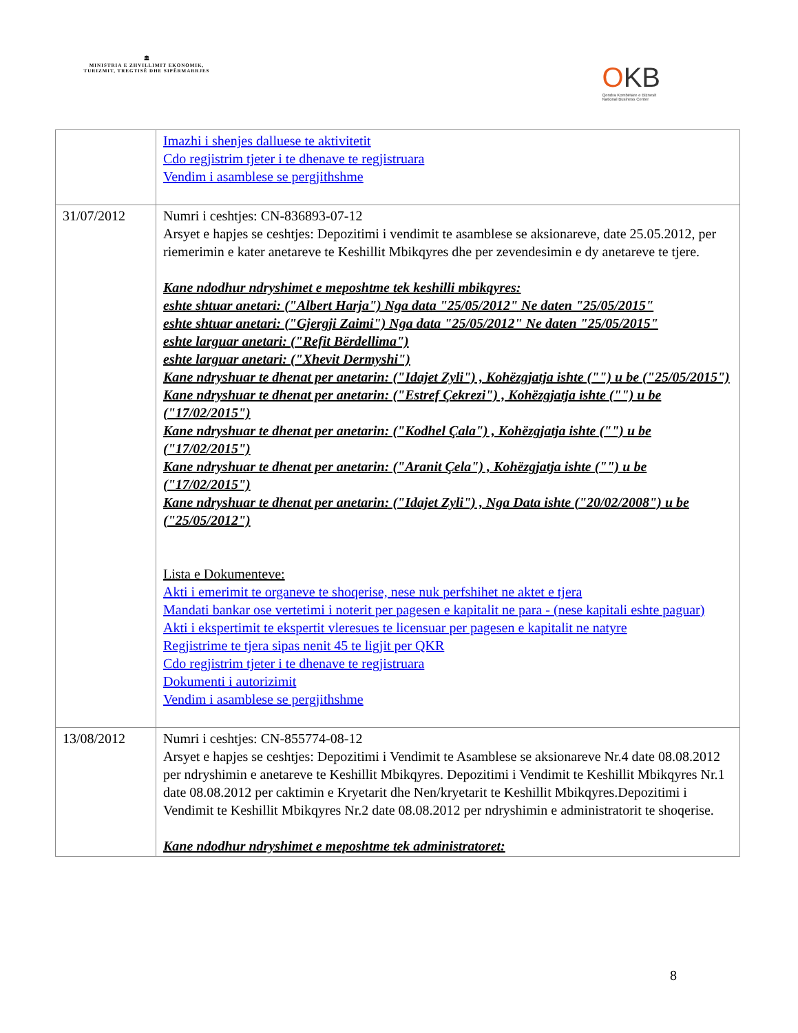🏛
MINISTRIA E ZHVILLIMIT EKONOMIK, TURIZMIT, TREGTISË DHE SIPËRMARRJES
OKB
Qendra Kombëtare e Biznesit
National Business Center
| | Imazhi i shenjes dalluese te aktivitetit Cdo regjistrim tjeter i te dhenave te regjistruara Vendim i asamblese se pergjithshme |
| 31/07/2012 | Numri i ceshtjes: CN-836893-07-12 Arsyet e hapjes se ceshtjes: Depozitimi i vendimit te asamblese se aksionareve, date 25.05.2012, per riemerimin e kater anetareve te Keshillit Mbikqyres dhe per zevendesimin e dy anetareve te tjere. Kane ndodhur ndryshimet e meposhtme tek keshilli mbikqyres: eshte shtuar anetari: ("Albert Harja") Nga data "25/05/2012" Ne daten "25/05/2015" eshte shtuar anetari: ("Gjergji Zaimi") Nga data "25/05/2012" Ne daten "25/05/2015" eshte larguar anetari: ("Refit Bërdellima") eshte larguar anetari: ("Xhevit Dermyshi") Kane ndryshuar te dhenat per anetarin: ("Idajet Zyli") , Kohëzgjatja ishte ("") u be ("25/05/2015") Kane ndryshuar te dhenat per anetarin: ("Estref Çekrezi") , Kohëzgjatja ishte ("") u be ("17/02/2015") Kane ndryshuar te dhenat per anetarin: ("Kodhel Çala") , Kohëzgjatja ishte ("") u be ("17/02/2015") Kane ndryshuar te dhenat per anetarin: ("Aranit Çela") , Kohëzgjatja ishte ("") u be ("17/02/2015") Kane ndryshuar te dhenat per anetarin: ("Idajet Zyli") , Nga Data ishte ("20/02/2008") u be ("25/05/2012") Lista e Dokumenteve: Akti i emerimit te organeve te shoqerise, nese nuk perfshihet ne aktet e tjera Mandati bankar ose vertetimi i noterit per pagesen e kapitalit ne para - (nese kapitali eshte paguar) Akti i ekspertimit te ekspertit vleresues te licensuar per pagesen e kapitalit ne natyre Regjistrime te tjera sipas nenit 45 te ligjit per QKR Cdo regjistrim tjeter i te dhenave te regjistruara Dokumenti i autorizimit Vendim i asamblese se pergjithshme |
| 13/08/2012 | Numri i ceshtjes: CN-855774-08-12 Arsyet e hapjes se ceshtjes: Depozitimi i Vendimit te Asamblese se aksionareve Nr.4 date 08.08.2012 per ndryshimin e anetareve te Keshillit Mbikqyres. Depozitimi i Vendimit te Keshillit Mbikqyres Nr.1 date 08.08.2012 per caktimin e Kryetarit dhe Nen/kryetarit te Keshillit Mbikqyres.Depozitimi i Vendimit te Keshillit Mbikqyres Nr.2 date 08.08.2012 per ndryshimin e administratorit te shoqerise. Kane ndodhur ndryshimet e meposhtme tek administratoret: |
8